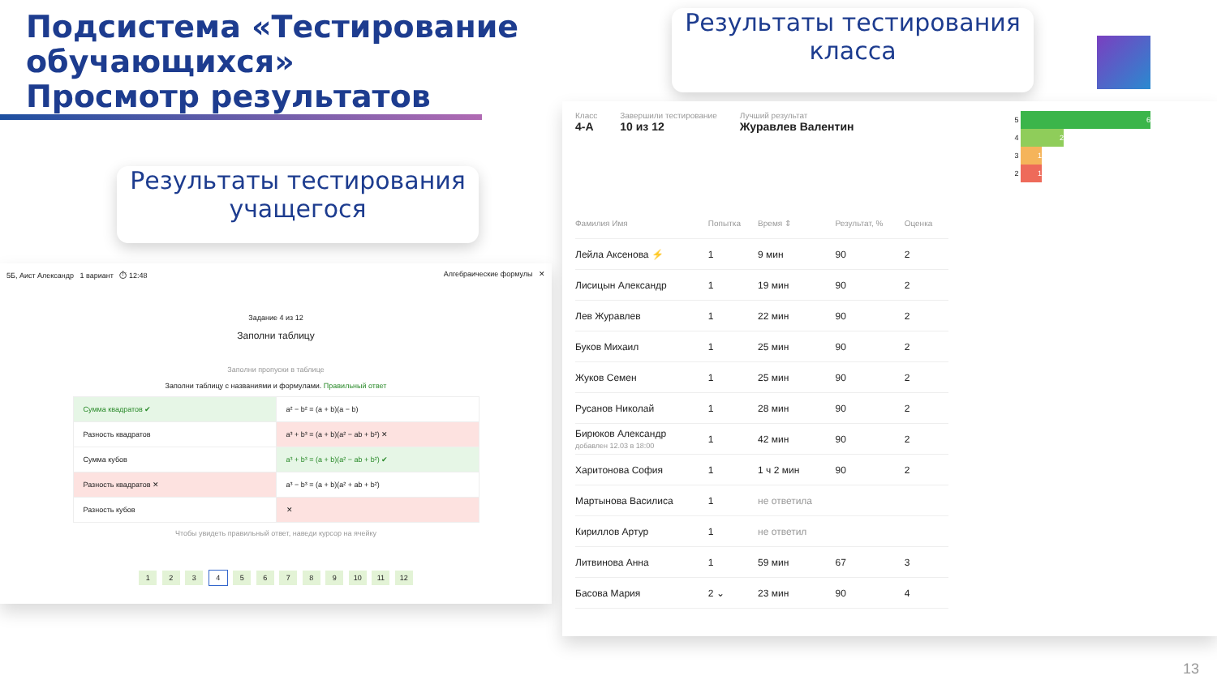Подсистема «Тестирование
обучающихся»
Просмотр результатов
Результаты тестирования класса
Результаты тестирования учащегося
5Б, Аист Александр 1 вариант ⏱ 12:48 Алгебраические формулы ✕
Задание 4 из 12
Заполни таблицу
Заполни пропуски в таблице
Заполни таблицу с названиями и формулами. Правильный ответ
| Сумма квадратов ✔ | a² − b² = (a + b)(a − b) |
| Разность квадратов | a³ + b³ = (a + b)(a² − ab + b²) ✕ |
| Сумма кубов | a³ + b³ = (a + b)(a² − ab + b²) ✔ |
| Разность квадратов ✕ | a³ − b³ = (a + b)(a² + ab + b²) |
| Разность кубов | ✕ |
Чтобы увидеть правильный ответ, наведи курсор на ячейку
1 2 3 4 5 6 7 8 9 10 11 12
Класс
4-А
Завершили тестирование
10 из 12
Лучший результат
Журавлев Валентин
5 6
4 2
3 1
2 1
| Фамилия Имя | Попытка | Время ⇕ | Результат, % | Оценка |
| --- | --- | --- | --- | --- |
| Лейла Аксенова ⚡ | 1 | 9 мин | 90 | 2 |
| Лисицын Александр | 1 | 19 мин | 90 | 2 |
| Лев Журавлев | 1 | 22 мин | 90 | 2 |
| Буков Михаил | 1 | 25 мин | 90 | 2 |
| Жуков Семен | 1 | 25 мин | 90 | 2 |
| Русанов Николай | 1 | 28 мин | 90 | 2 |
| Бирюков Александр добавлен 12.03 в 18:00 | 1 | 42 мин | 90 | 2 |
| Харитонова София | 1 | 1 ч 2 мин | 90 | 2 |
| Мартынова Василиса | 1 | не ответила | | |
| Кириллов Артур | 1 | не ответил | | |
| Литвинова Анна | 1 | 59 мин | 67 | 3 |
| Басова Мария | 2 ⌄ | 23 мин | 90 | 4 |
13